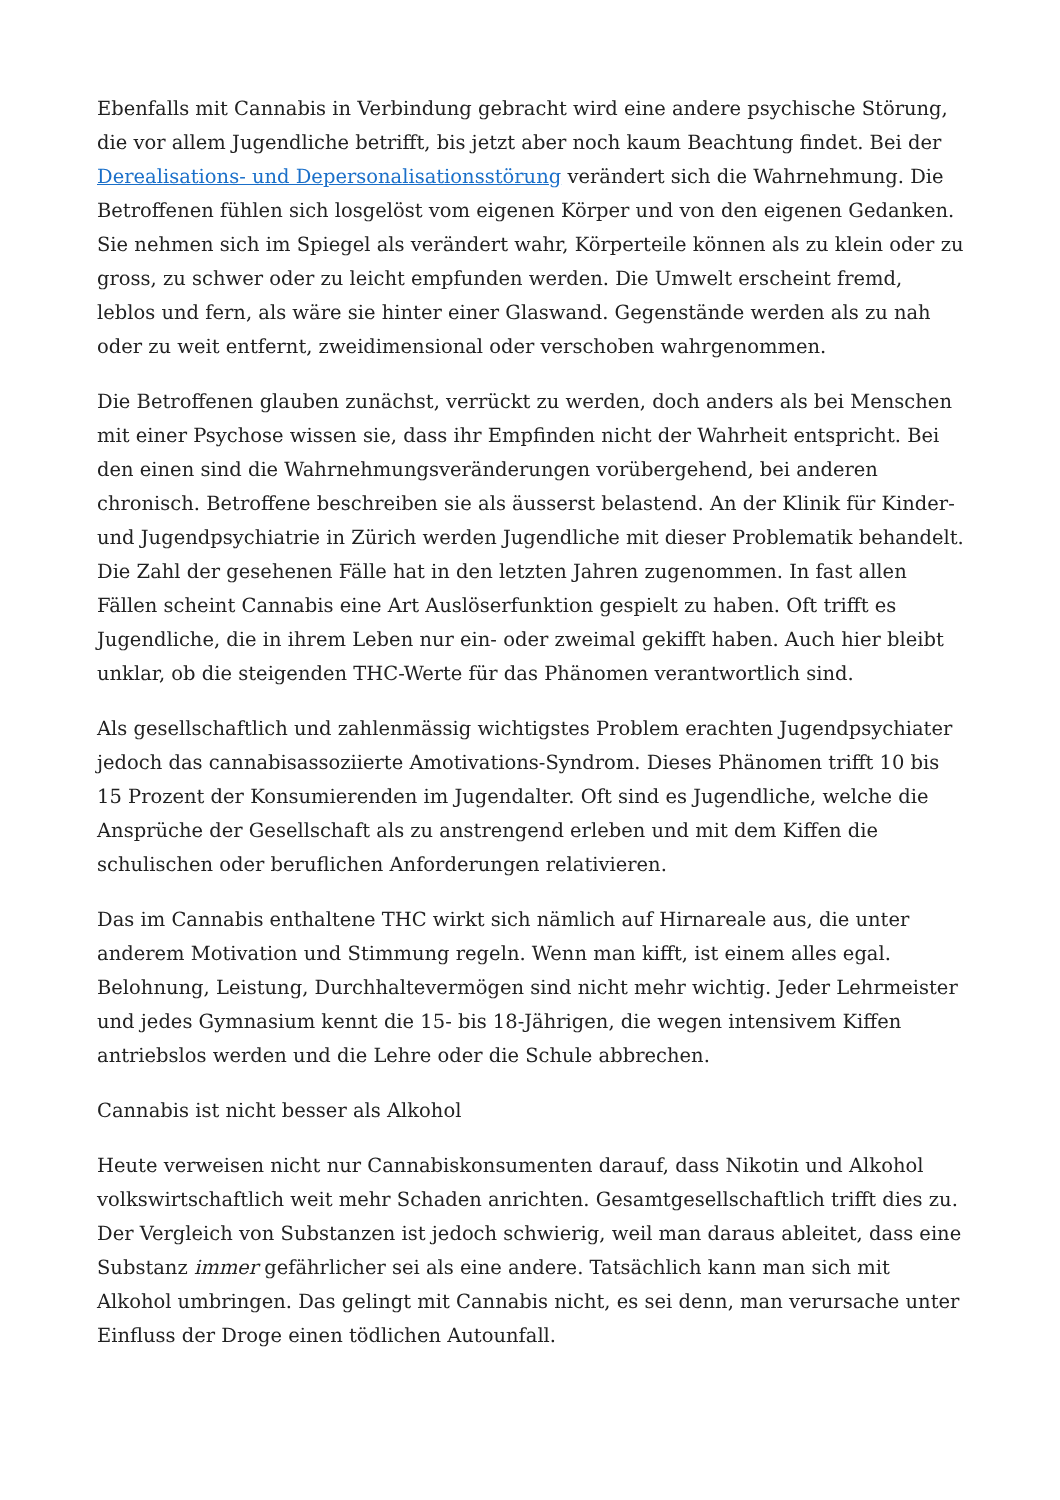Ebenfalls mit Cannabis in Verbindung gebracht wird eine andere psychische Störung, die vor allem Jugendliche betrifft, bis jetzt aber noch kaum Beachtung findet. Bei der Derealisations- und Depersonalisationsstörung verändert sich die Wahrnehmung. Die Betroffenen fühlen sich losgelöst vom eigenen Körper und von den eigenen Gedanken. Sie nehmen sich im Spiegel als verändert wahr, Körperteile können als zu klein oder zu gross, zu schwer oder zu leicht empfunden werden. Die Umwelt erscheint fremd, leblos und fern, als wäre sie hinter einer Glaswand. Gegenstände werden als zu nah oder zu weit entfernt, zweidimensional oder verschoben wahrgenommen.
Die Betroffenen glauben zunächst, verrückt zu werden, doch anders als bei Menschen mit einer Psychose wissen sie, dass ihr Empfinden nicht der Wahrheit entspricht. Bei den einen sind die Wahrnehmungsveränderungen vorübergehend, bei anderen chronisch. Betroffene beschreiben sie als äusserst belastend. An der Klinik für Kinder- und Jugendpsychiatrie in Zürich werden Jugendliche mit dieser Problematik behandelt. Die Zahl der gesehenen Fälle hat in den letzten Jahren zugenommen. In fast allen Fällen scheint Cannabis eine Art Auslöserfunktion gespielt zu haben. Oft trifft es Jugendliche, die in ihrem Leben nur ein- oder zweimal gekifft haben. Auch hier bleibt unklar, ob die steigenden THC-Werte für das Phänomen verantwortlich sind.
Als gesellschaftlich und zahlenmässig wichtigstes Problem erachten Jugendpsychiater jedoch das cannabisassoziierte Amotivations-Syndrom. Dieses Phänomen trifft 10 bis 15 Prozent der Konsumierenden im Jugendalter. Oft sind es Jugendliche, welche die Ansprüche der Gesellschaft als zu anstrengend erleben und mit dem Kiffen die schulischen oder beruflichen Anforderungen relativieren.
Das im Cannabis enthaltene THC wirkt sich nämlich auf Hirnareale aus, die unter anderem Motivation und Stimmung regeln. Wenn man kifft, ist einem alles egal. Belohnung, Leistung, Durchhaltevermögen sind nicht mehr wichtig. Jeder Lehrmeister und jedes Gymnasium kennt die 15- bis 18-Jährigen, die wegen intensivem Kiffen antriebslos werden und die Lehre oder die Schule abbrechen.
Cannabis ist nicht besser als Alkohol
Heute verweisen nicht nur Cannabiskonsumenten darauf, dass Nikotin und Alkohol volkswirtschaftlich weit mehr Schaden anrichten. Gesamtgesellschaftlich trifft dies zu. Der Vergleich von Substanzen ist jedoch schwierig, weil man daraus ableitet, dass eine Substanz immer gefährlicher sei als eine andere. Tatsächlich kann man sich mit Alkohol umbringen. Das gelingt mit Cannabis nicht, es sei denn, man verursache unter Einfluss der Droge einen tödlichen Autounfall.